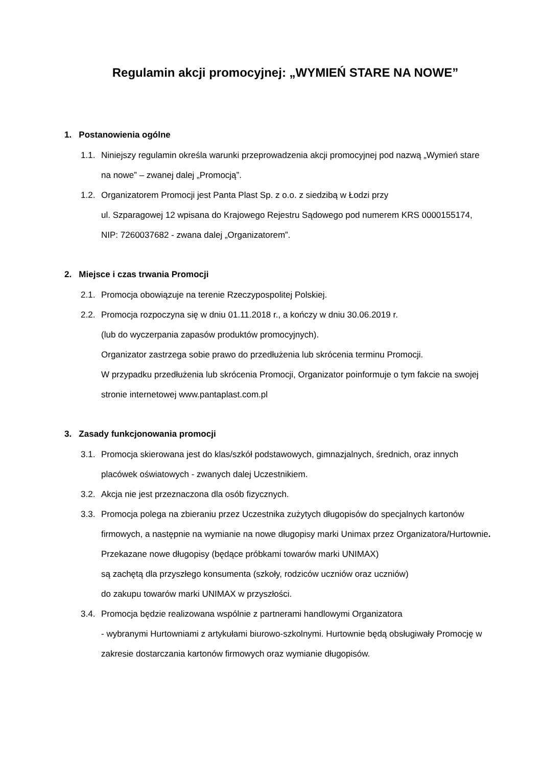Regulamin akcji promocyjnej: „WYMIEŃ STARE NA NOWE”
1. Postanowienia ogólne
1.1. Niniejszy regulamin określa warunki przeprowadzenia akcji promocyjnej pod nazwą „Wymień stare na nowe” – zwanej dalej „Promocją”.
1.2. Organizatorem Promocji jest Panta Plast Sp. z o.o. z siedzibą w Łodzi przy
ul. Szparagowej 12 wpisana do Krajowego Rejestru Sądowego pod numerem KRS 0000155174, NIP: 7260037682 - zwana dalej „Organizatorem”.
2. Miejsce i czas trwania Promocji
2.1. Promocja obowiązuje na terenie Rzeczypospolitej Polskiej.
2.2. Promocja rozpoczyna się w dniu 01.11.2018 r., a kończy w dniu 30.06.2019 r.
(lub do wyczerpania zapasów produktów promocyjnych).
Organizator zastrzega sobie prawo do przedłużenia lub skrócenia terminu Promocji.
W przypadku przedłużenia lub skrócenia Promocji, Organizator poinformuje o tym fakcie na swojej stronie internetowej www.pantaplast.com.pl
3. Zasady funkcjonowania promocji
3.1. Promocja skierowana jest do klas/szkół podstawowych, gimnazjalnych, średnich, oraz innych placówek oświatowych - zwanych dalej Uczestnikiem.
3.2. Akcja nie jest przeznaczona dla osób fizycznych.
3.3. Promocja polega na zbieraniu przez Uczestnika zużytych długopisów do specjalnych kartonów firmowych, a następnie na wymianie na nowe długopisy marki Unimax przez Organizatora/Hurtownie.
Przekazane nowe długopisy (będące próbkami towarów marki UNIMAX)
są zachętą dla przyszłego konsumenta (szkoły, rodziców uczniów oraz uczniów)
do zakupu towarów marki UNIMAX w przyszłości.
3.4. Promocja będzie realizowana wspólnie z partnerami handlowymi Organizatora
- wybranymi Hurtowniami z artykułami biurowo-szkolnymi. Hurtownie będą obsługiwały Promocję w zakresie dostarczania kartonów firmowych oraz wymianie długopisów.